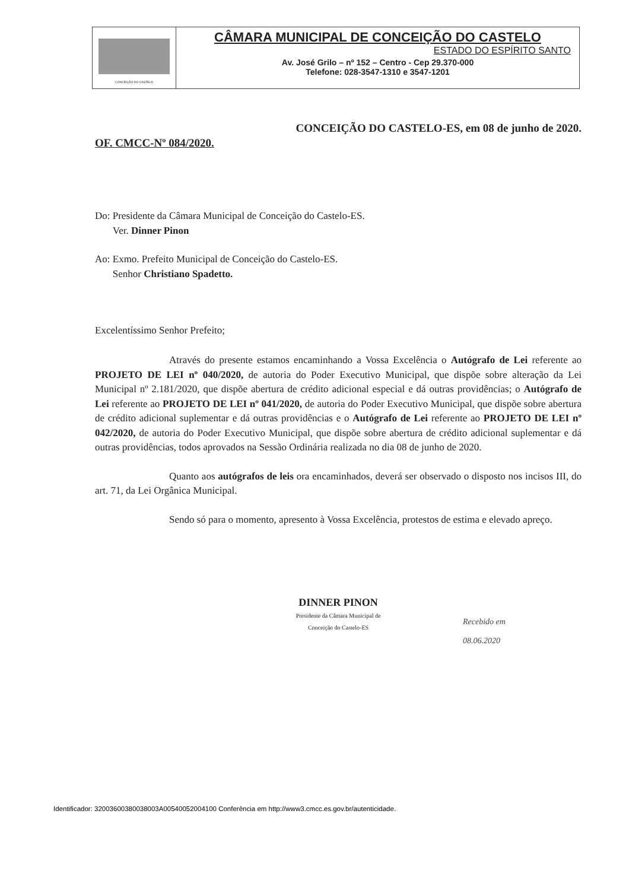CONCEIÇÃO DO CASTELO
CÂMARA MUNICIPAL DE CONCEIÇÃO DO CASTELO
ESTADO DO ESPÍRITO SANTO
Av. José Grilo – nº 152 – Centro - Cep 29.370-000
Telefone: 028-3547-1310 e 3547-1201
CONCEIÇÃO DO CASTELO-ES, em 08 de junho de 2020.
OF. CMCC-Nº 084/2020.
Do: Presidente da Câmara Municipal de Conceição do Castelo-ES.
Ver. Dinner Pinon
Ao: Exmo. Prefeito Municipal de Conceição do Castelo-ES.
Senhor Christiano Spadetto.
Excelentíssimo Senhor Prefeito;
Através do presente estamos encaminhando a Vossa Excelência o Autógrafo de Lei referente ao PROJETO DE LEI nº 040/2020, de autoria do Poder Executivo Municipal, que dispõe sobre alteração da Lei Municipal nº 2.181/2020, que dispõe abertura de crédito adicional especial e dá outras providências; o Autógrafo de Lei referente ao PROJETO DE LEI nº 041/2020, de autoria do Poder Executivo Municipal, que dispõe sobre abertura de crédito adicional suplementar e dá outras providências e o Autógrafo de Lei referente ao PROJETO DE LEI nº 042/2020, de autoria do Poder Executivo Municipal, que dispõe sobre abertura de crédito adicional suplementar e dá outras providências, todos aprovados na Sessão Ordinária realizada no dia 08 de junho de 2020.
Quanto aos autógrafos de leis ora encaminhados, deverá ser observado o disposto nos incisos III, do art. 71, da Lei Orgânica Municipal.
Sendo só para o momento, apresento à Vossa Excelência, protestos de estima e elevado apreço.
DINNER PINON
Presidente da Câmara Municipal de
Conceição do Castelo-ES
Recebido em
08.06.2020
Identificador: 32003600380038003A00540052004100 Conferência em http://www3.cmcc.es.gov.br/autenticidade.